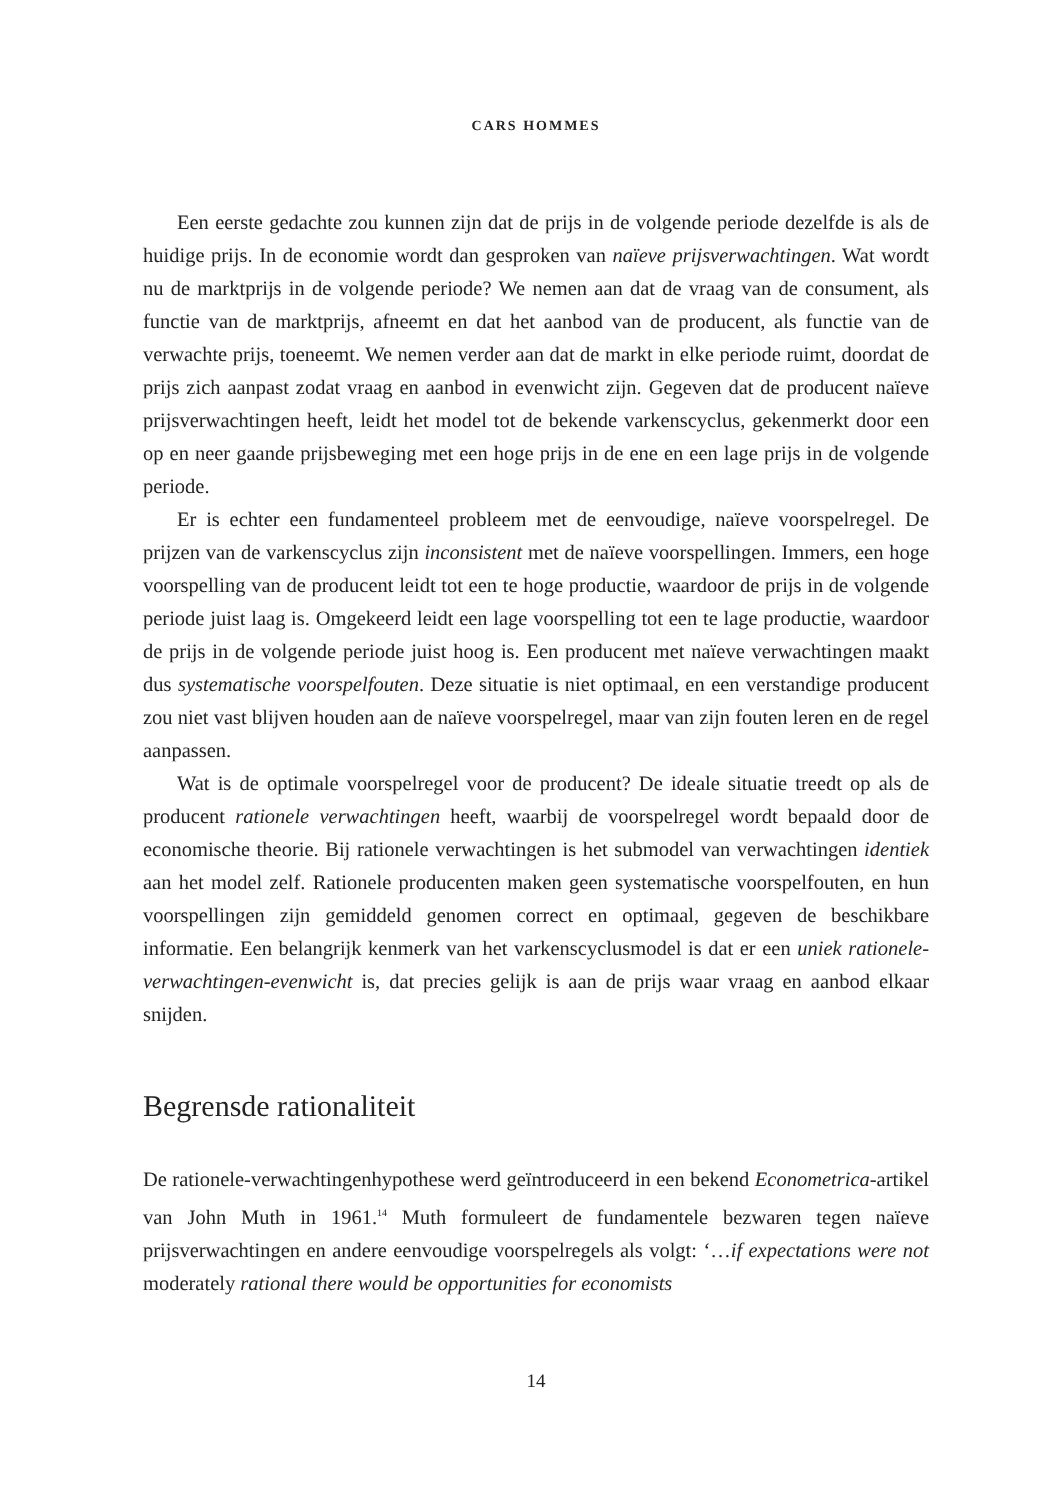CARS HOMMES
Een eerste gedachte zou kunnen zijn dat de prijs in de volgende periode dezelfde is als de huidige prijs. In de economie wordt dan gesproken van naïeve prijsverwachtingen. Wat wordt nu de marktprijs in de volgende periode? We nemen aan dat de vraag van de consument, als functie van de marktprijs, afneemt en dat het aanbod van de producent, als functie van de verwachte prijs, toeneemt. We nemen verder aan dat de markt in elke periode ruimt, doordat de prijs zich aanpast zodat vraag en aanbod in evenwicht zijn. Gegeven dat de producent naïeve prijsverwachtingen heeft, leidt het model tot de bekende varkenscyclus, gekenmerkt door een op en neer gaande prijsbeweging met een hoge prijs in de ene en een lage prijs in de volgende periode.
Er is echter een fundamenteel probleem met de eenvoudige, naïeve voorspelregel. De prijzen van de varkenscyclus zijn inconsistent met de naïeve voorspellingen. Immers, een hoge voorspelling van de producent leidt tot een te hoge productie, waardoor de prijs in de volgende periode juist laag is. Omgekeerd leidt een lage voorspelling tot een te lage productie, waardoor de prijs in de volgende periode juist hoog is. Een producent met naïeve verwachtingen maakt dus systematische voorspelfouten. Deze situatie is niet optimaal, en een verstandige producent zou niet vast blijven houden aan de naïeve voorspelregel, maar van zijn fouten leren en de regel aanpassen.
Wat is de optimale voorspelregel voor de producent? De ideale situatie treedt op als de producent rationele verwachtingen heeft, waarbij de voorspelregel wordt bepaald door de economische theorie. Bij rationele verwachtingen is het submodel van verwachtingen identiek aan het model zelf. Rationele producenten maken geen systematische voorspelfouten, en hun voorspellingen zijn gemiddeld genomen correct en optimaal, gegeven de beschikbare informatie. Een belangrijk kenmerk van het varkenscyclusmodel is dat er een uniek rationele-verwachtingen-evenwicht is, dat precies gelijk is aan de prijs waar vraag en aanbod elkaar snijden.
Begrensde rationaliteit
De rationele-verwachtingenhypothese werd geïntroduceerd in een bekend Econometrica-artikel van John Muth in 1961.<sup>14</sup> Muth formuleert de fundamentele bezwaren tegen naïeve prijsverwachtingen en andere eenvoudige voorspelregels als volgt: ‘…if expectations were not moderately rational there would be opportunities for economists
14